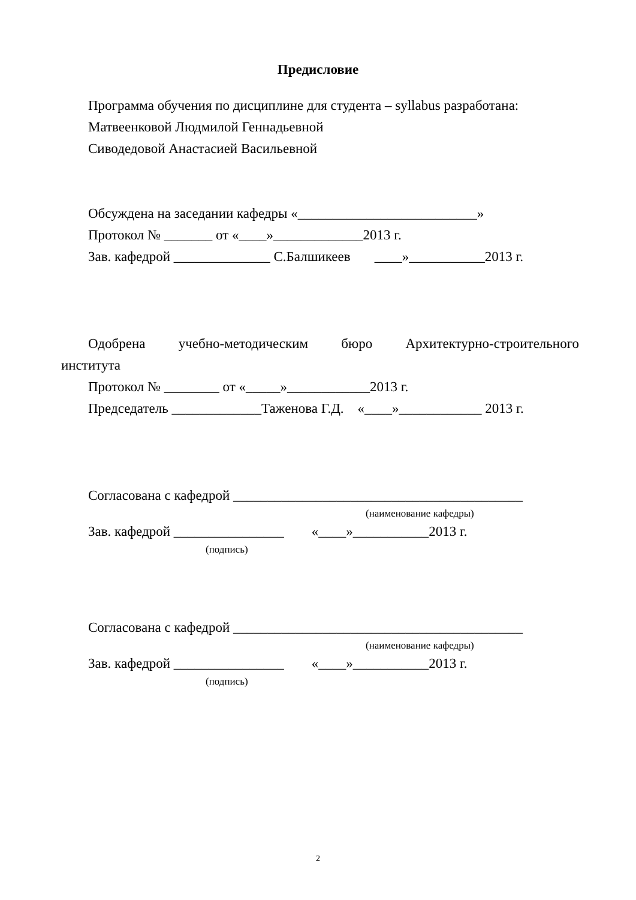Предисловие
Программа обучения по дисциплине для студента – syllabus разработана:
Матвеенковой Людмилой Геннадьевной
Сиводедовой Анастасией Васильевной
Обсуждена на заседании кафедры «__________________________»
Протокол № _______ от «____»_____________2013 г.
Зав. кафедрой ______________ С.Балшикеев ____»___________2013 г.
Одобрена учебно-методическим бюро Архитектурно-строительного
института
Протокол № ________ от «_____»____________2013 г.
Председатель _____________Таженова Г.Д. «____»____________ 2013 г.
Согласована с кафедрой __________________________________________
(наименование кафедры)
Зав. кафедрой ________________ «____»___________2013 г.
(подпись)
Согласована с кафедрой __________________________________________
(наименование кафедры)
Зав. кафедрой ________________ «____»___________2013 г.
(подпись)
2